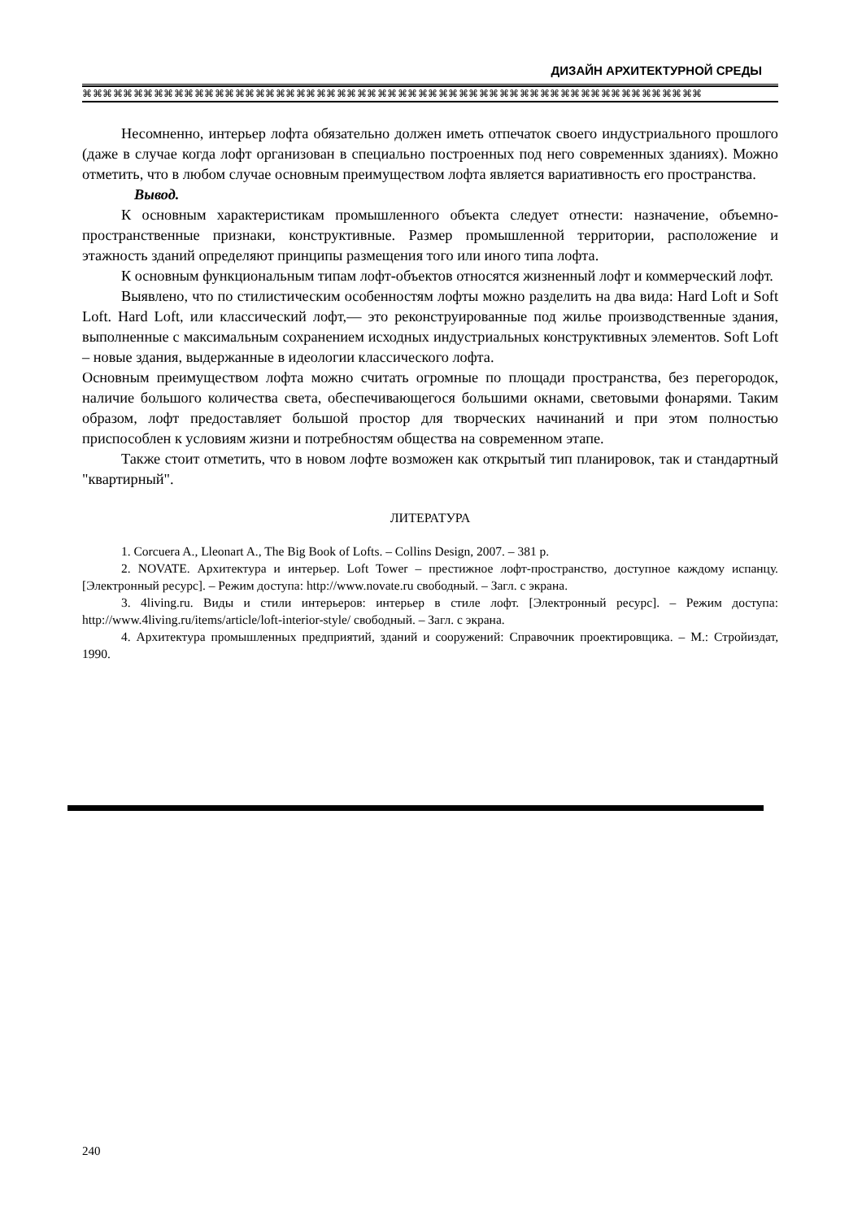ДИЗАЙН АРХИТЕКТУРНОЙ СРЕДЫ
⌘⌘⌘⌘⌘⌘⌘⌘⌘⌘⌘⌘⌘⌘⌘⌘⌘⌘⌘⌘⌘⌘⌘⌘⌘⌘⌘⌘⌘⌘⌘⌘⌘⌘⌘⌘⌘⌘⌘⌘⌘⌘⌘⌘⌘⌘⌘⌘⌘⌘⌘⌘⌘⌘⌘⌘⌘⌘⌘⌘⌘
Несомненно, интерьер лофта обязательно должен иметь отпечаток своего индустриального прошлого (даже в случае когда лофт организован в специально построенных под него современных зданиях). Можно отметить, что в любом случае основным преимуществом лофта является вариативность его пространства.
Вывод.
К основным характеристикам промышленного объекта следует отнести: назначение, объемно-пространственные признаки, конструктивные. Размер промышленной территории, расположение и этажность зданий определяют принципы размещения того или иного типа лофта.
К основным функциональным типам лофт-объектов относятся жизненный лофт и коммерческий лофт.
Выявлено, что по стилистическим особенностям лофты можно разделить на два вида: Hard Loft и Soft Loft. Hard Loft, или классический лофт,— это реконструированные под жилье производственные здания, выполненные с максимальным сохранением исходных индустриальных конструктивных элементов. Soft Loft – новые здания, выдержанные в идеологии классического лофта.
Основным преимуществом лофта можно считать огромные по площади пространства, без перегородок, наличие большого количества света, обеспечивающегося большими окнами, световыми фонарями. Таким образом, лофт предоставляет большой простор для творческих начинаний и при этом полностью приспособлен к условиям жизни и потребностям общества на современном этапе.
Также стоит отметить, что в новом лофте возможен как открытый тип планировок, так и стандартный "квартирный".
ЛИТЕРАТУРА
1. Corcuera A., Lleonart A., The Big Book of Lofts. – Collins Design, 2007. – 381 p.
2. NOVATE. Архитектура и интерьер. Loft Tower – престижное лофт-пространство, доступное каждому испанцу. [Электронный ресурс]. – Режим доступа: http://www.novate.ru свободный. – Загл. с экрана.
3. 4living.ru. Виды и стили интерьеров: интерьер в стиле лофт. [Электронный ресурс]. – Режим доступа: http://www.4living.ru/items/article/loft-interior-style/ свободный. – Загл. с экрана.
4. Архитектура промышленных предприятий, зданий и сооружений: Справочник проектировщика. – М.: Стройиздат, 1990.
240